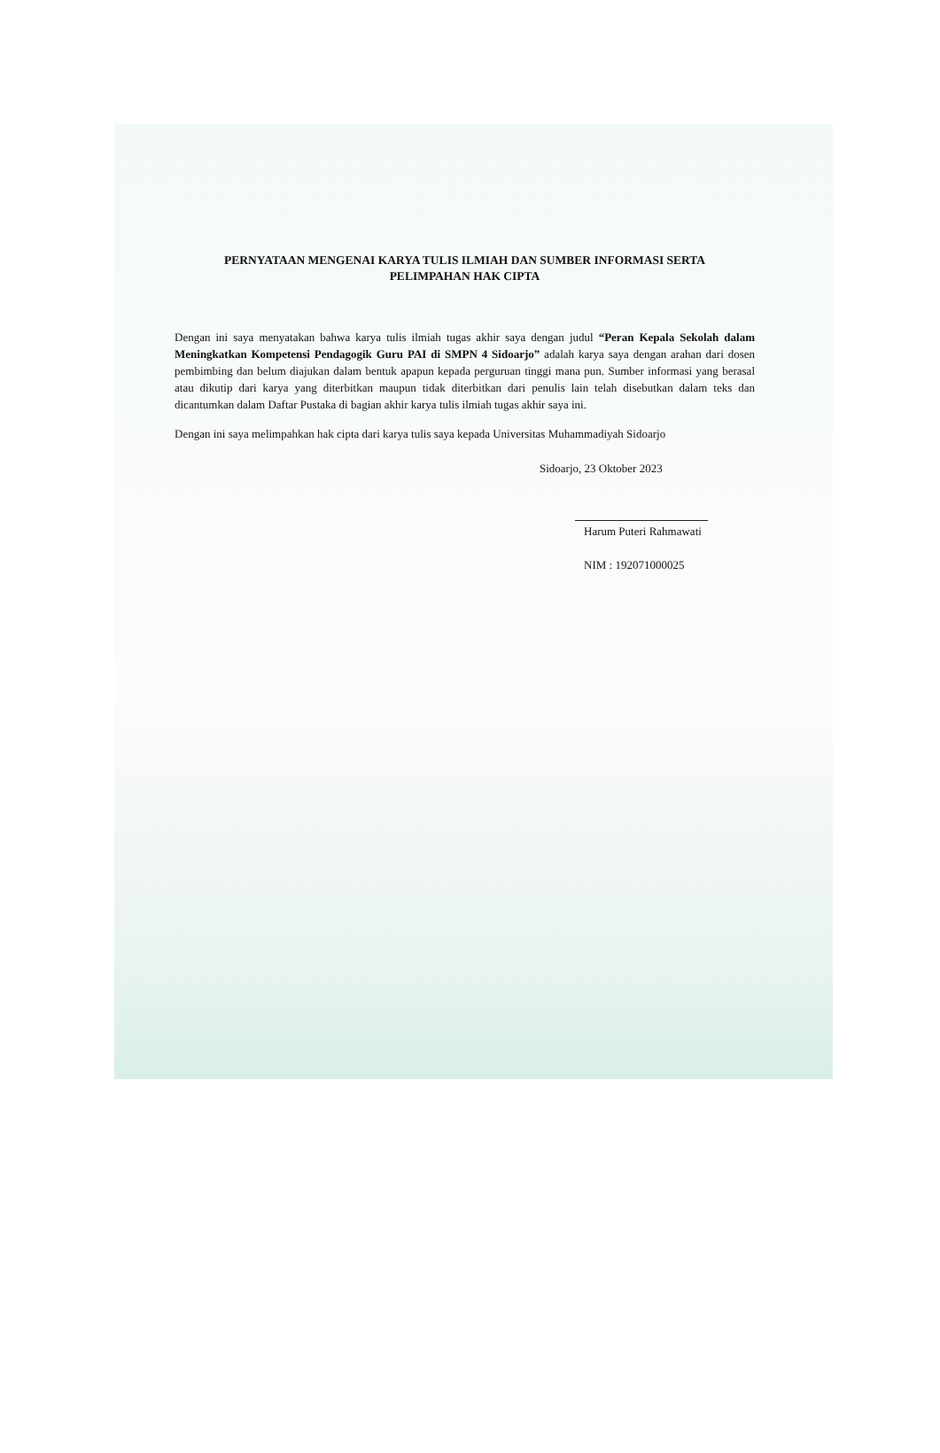PERNYATAAN MENGENAI KARYA TULIS ILMIAH DAN SUMBER INFORMASI SERTA
PELIMPAHAN HAK CIPTA
Dengan ini saya menyatakan bahwa karya tulis ilmiah tugas akhir saya dengan judul “Peran Kepala Sekolah dalam Meningkatkan Kompetensi Pendagogik Guru PAI di SMPN 4 Sidoarjo” adalah karya saya dengan arahan dari dosen pembimbing dan belum diajukan dalam bentuk apapun kepada perguruan tinggi mana pun. Sumber informasi yang berasal atau dikutip dari karya yang diterbitkan maupun tidak diterbitkan dari penulis lain telah disebutkan dalam teks dan dicantumkan dalam Daftar Pustaka di bagian akhir karya tulis ilmiah tugas akhir saya ini.
Dengan ini saya melimpahkan hak cipta dari karya tulis saya kepada Universitas Muhammadiyah Sidoarjo
Sidoarjo, 23 Oktober 2023
Harum Puteri Rahmawati
NIM : 192071000025